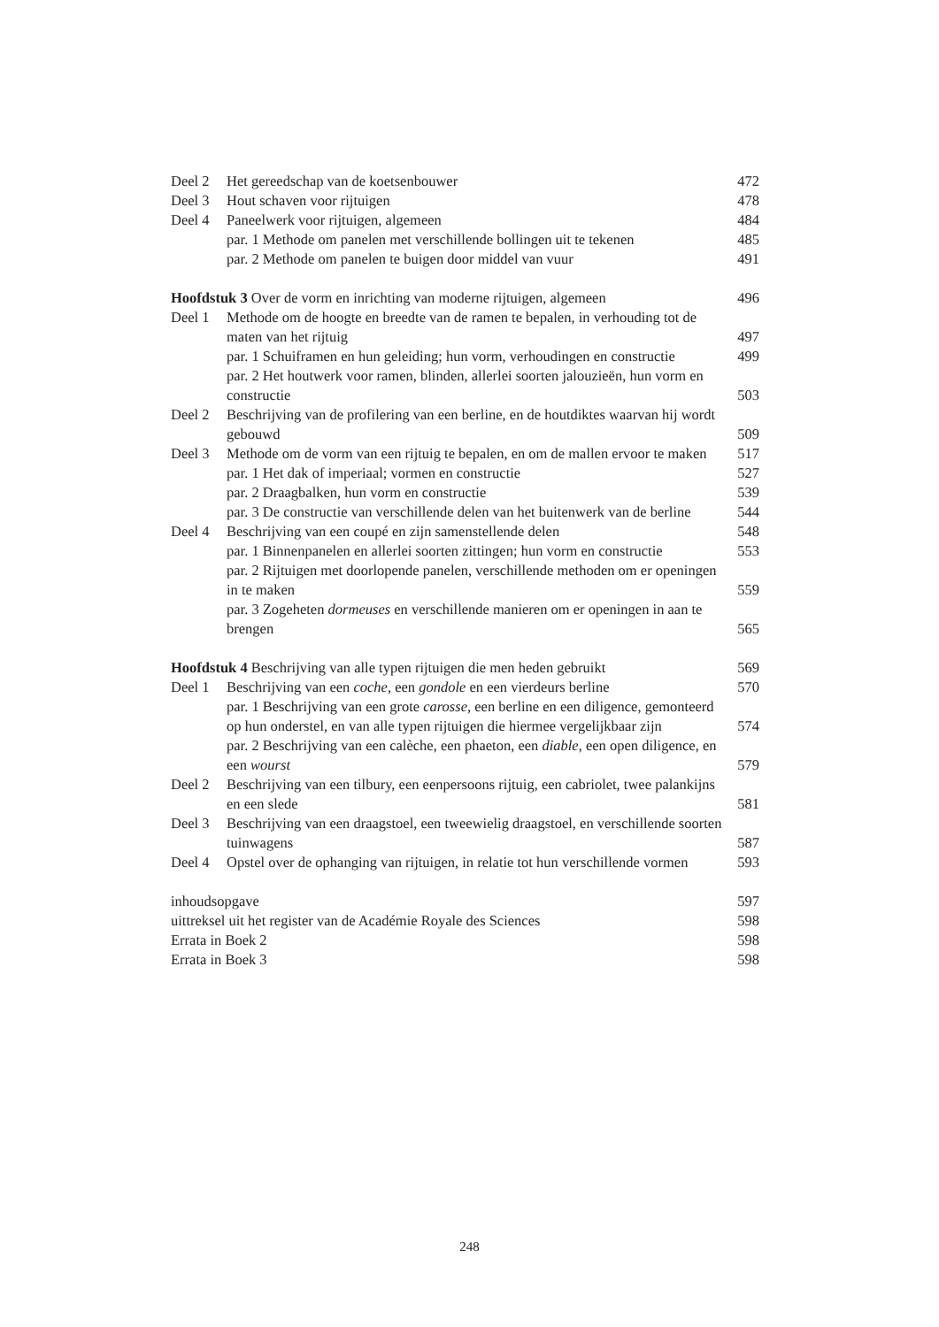Deel 2 Het gereedschap van de koetsenbouwer 472
Deel 3 Hout schaven voor rijtuigen 478
Deel 4 Paneelwerk voor rijtuigen, algemeen 484
par. 1 Methode om panelen met verschillende bollingen uit te tekenen 485
par. 2 Methode om panelen te buigen door middel van vuur 491
Hoofdstuk 3 Over de vorm en inrichting van moderne rijtuigen, algemeen 496
Deel 1 Methode om de hoogte en breedte van de ramen te bepalen, in verhouding tot de maten van het rijtuig 497
par. 1 Schuiframen en hun geleiding; hun vorm, verhoudingen en constructie 499
par. 2 Het houtwerk voor ramen, blinden, allerlei soorten jalouzieën, hun vorm en constructie 503
Deel 2 Beschrijving van de profilering van een berline, en de houtdiktes waarvan hij wordt gebouwd 509
Deel 3 Methode om de vorm van een rijtuig te bepalen, en om de mallen ervoor te maken 517
par. 1 Het dak of imperiaal; vormen en constructie 527
par. 2 Draagbalken, hun vorm en constructie 539
par. 3 De constructie van verschillende delen van het buitenwerk van de berline 544
Deel 4 Beschrijving van een coupé en zijn samenstellende delen 548
par. 1 Binnenpanelen en allerlei soorten zittingen; hun vorm en constructie 553
par. 2 Rijtuigen met doorlopende panelen, verschillende methoden om er openingen in te maken 559
par. 3 Zogeheten dormeuses en verschillende manieren om er openingen in aan te brengen 565
Hoofdstuk 4 Beschrijving van alle typen rijtuigen die men heden gebruikt 569
Deel 1 Beschrijving van een coche, een gondole en een vierdeurs berline 570
par. 1 Beschrijving van een grote carosse, een berline en een diligence, gemonteerd op hun onderstel, en van alle typen rijtuigen die hiermee vergelijkbaar zijn 574
par. 2 Beschrijving van een calèche, een phaeton, een diable, een open diligence, en een wourst 579
Deel 2 Beschrijving van een tilbury, een eenpersoons rijtuig, een cabriolet, twee palankijns en een slede 581
Deel 3 Beschrijving van een draagstoel, een tweewielig draagstoel, en verschillende soorten tuinwagens 587
Deel 4 Opstel over de ophanging van rijtuigen, in relatie tot hun verschillende vormen 593
inhoudsopgave 597
uittreksel uit het register van de Académie Royale des Sciences 598
Errata in Boek 2 598
Errata in Boek 3 598
248